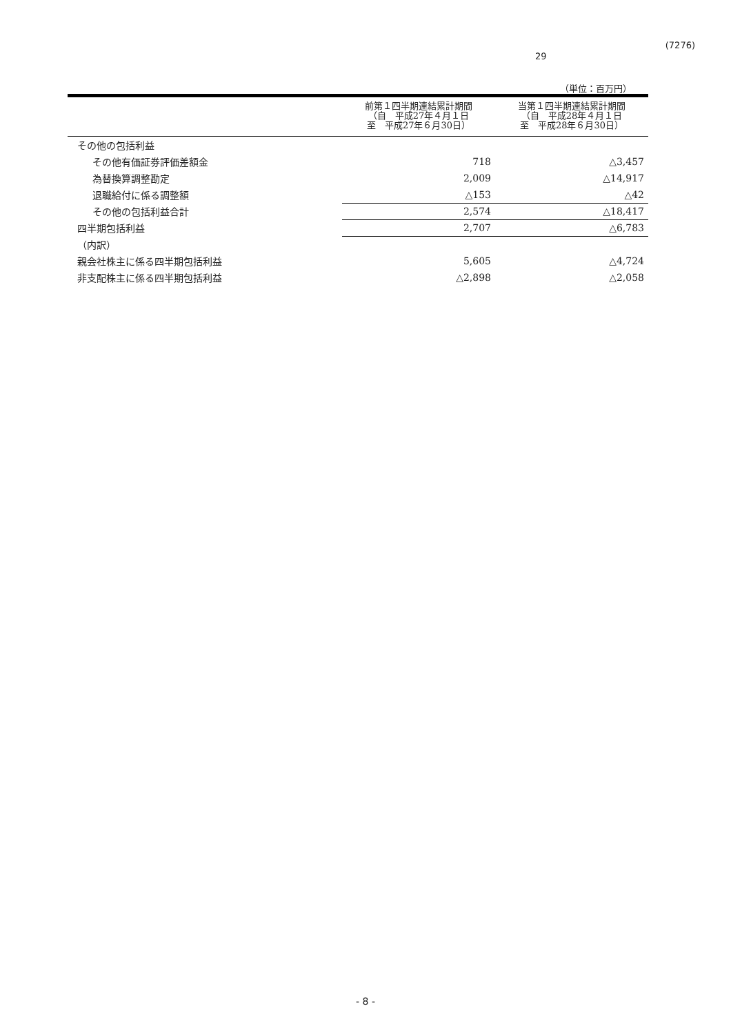(7276)
29
（単位：百万円）
| | 前第１四半期連結累計期間 （自 平成27年４月１日 至 平成27年６月30日） | 当第１四半期連結累計期間 （自 平成28年４月１日 至 平成28年６月30日） |
| --- | --- | --- |
| その他の包括利益 | | |
| その他有価証券評価差額金 | 718 | △3,457 |
| 為替換算調整勘定 | 2,009 | △14,917 |
| 退職給付に係る調整額 | △153 | △42 |
| その他の包括利益合計 | 2,574 | △18,417 |
| 四半期包括利益 | 2,707 | △6,783 |
| （内訳） | | |
| 親会社株主に係る四半期包括利益 | 5,605 | △4,724 |
| 非支配株主に係る四半期包括利益 | △2,898 | △2,058 |
- 8 -